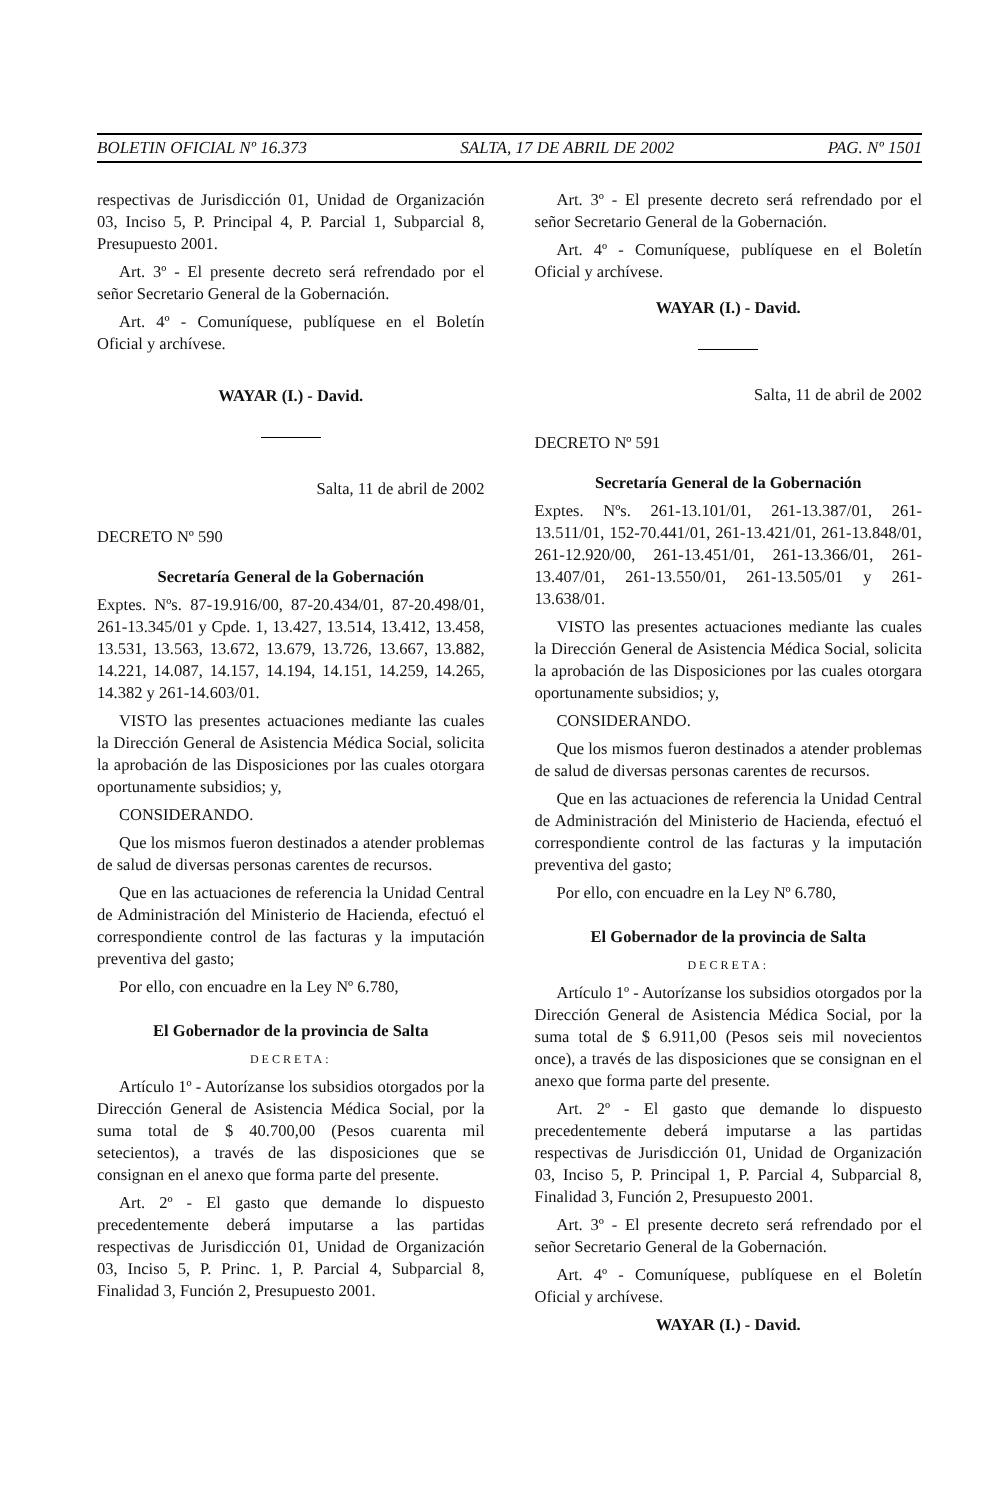BOLETIN OFICIAL Nº 16.373 SALTA, 17 DE ABRIL DE 2002 PAG. Nº 1501
respectivas de Jurisdicción 01, Unidad de Organización 03, Inciso 5, P. Principal 4, P. Parcial 1, Subparcial 8, Presupuesto 2001.
Art. 3º - El presente decreto será refrendado por el señor Secretario General de la Gobernación.
Art. 4º - Comuníquese, publíquese en el Boletín Oficial y archívese.
WAYAR (I.) - David.
Salta, 11 de abril de 2002
DECRETO Nº 590
Secretaría General de la Gobernación
Exptes. Nºs. 87-19.916/00, 87-20.434/01, 87-20.498/01, 261-13.345/01 y Cpde. 1, 13.427, 13.514, 13.412, 13.458, 13.531, 13.563, 13.672, 13.679, 13.726, 13.667, 13.882, 14.221, 14.087, 14.157, 14.194, 14.151, 14.259, 14.265, 14.382 y 261-14.603/01.
VISTO las presentes actuaciones mediante las cuales la Dirección General de Asistencia Médica Social, solicita la aprobación de las Disposiciones por las cuales otorgara oportunamente subsidios; y,
CONSIDERANDO.
Que los mismos fueron destinados a atender problemas de salud de diversas personas carentes de recursos.
Que en las actuaciones de referencia la Unidad Central de Administración del Ministerio de Hacienda, efectuó el correspondiente control de las facturas y la imputación preventiva del gasto;
Por ello, con encuadre en la Ley Nº 6.780,
El Gobernador de la provincia de Salta
DECRETA:
Artículo 1º - Autorízanse los subsidios otorgados por la Dirección General de Asistencia Médica Social, por la suma total de $ 40.700,00 (Pesos cuarenta mil setecientos), a través de las disposiciones que se consignan en el anexo que forma parte del presente.
Art. 2º - El gasto que demande lo dispuesto precedentemente deberá imputarse a las partidas respectivas de Jurisdicción 01, Unidad de Organización 03, Inciso 5, P. Princ. 1, P. Parcial 4, Subparcial 8, Finalidad 3, Función 2, Presupuesto 2001.
Art. 3º - El presente decreto será refrendado por el señor Secretario General de la Gobernación.
Art. 4º - Comuníquese, publíquese en el Boletín Oficial y archívese.
WAYAR (I.) - David.
Salta, 11 de abril de 2002
DECRETO Nº 591
Secretaría General de la Gobernación
Exptes. Nºs. 261-13.101/01, 261-13.387/01, 261-13.511/01, 152-70.441/01, 261-13.421/01, 261-13.848/01, 261-12.920/00, 261-13.451/01, 261-13.366/01, 261-13.407/01, 261-13.550/01, 261-13.505/01 y 261-13.638/01.
VISTO las presentes actuaciones mediante las cuales la Dirección General de Asistencia Médica Social, solicita la aprobación de las Disposiciones por las cuales otorgara oportunamente subsidios; y,
CONSIDERANDO.
Que los mismos fueron destinados a atender problemas de salud de diversas personas carentes de recursos.
Que en las actuaciones de referencia la Unidad Central de Administración del Ministerio de Hacienda, efectuó el correspondiente control de las facturas y la imputación preventiva del gasto;
Por ello, con encuadre en la Ley Nº 6.780,
El Gobernador de la provincia de Salta
DECRETA:
Artículo 1º - Autorízanse los subsidios otorgados por la Dirección General de Asistencia Médica Social, por la suma total de $ 6.911,00 (Pesos seis mil novecientos once), a través de las disposiciones que se consignan en el anexo que forma parte del presente.
Art. 2º - El gasto que demande lo dispuesto precedentemente deberá imputarse a las partidas respectivas de Jurisdicción 01, Unidad de Organización 03, Inciso 5, P. Principal 1, P. Parcial 4, Subparcial 8, Finalidad 3, Función 2, Presupuesto 2001.
Art. 3º - El presente decreto será refrendado por el señor Secretario General de la Gobernación.
Art. 4º - Comuníquese, publíquese en el Boletín Oficial y archívese.
WAYAR (I.) - David.